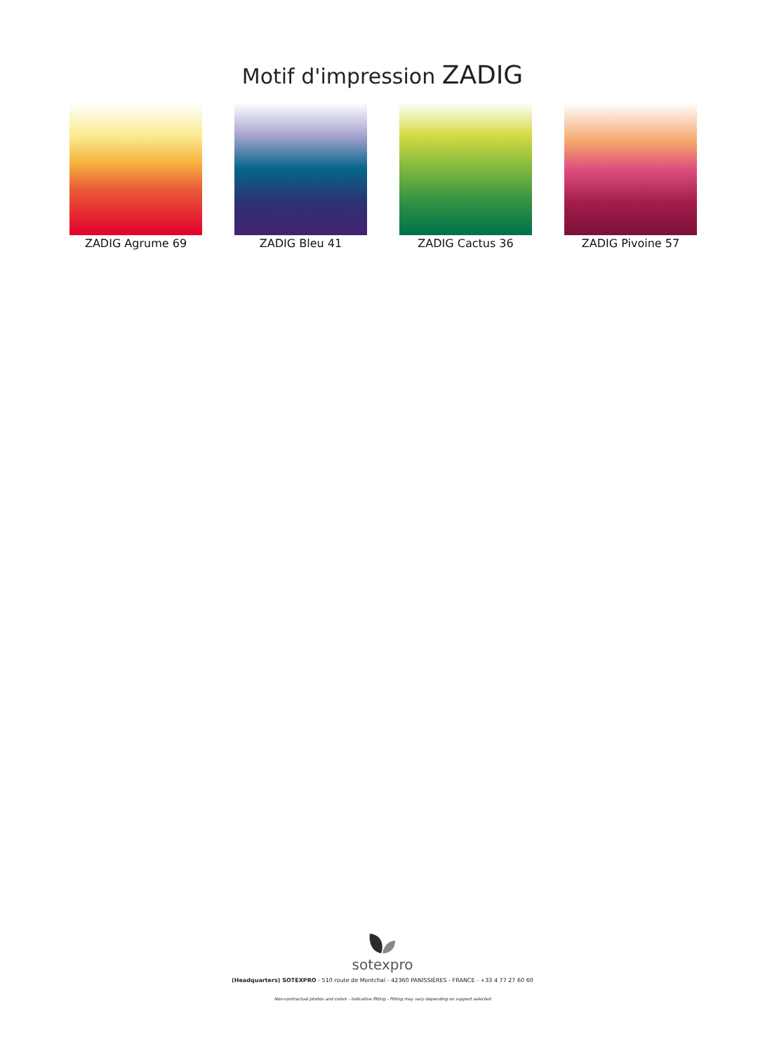Motif d'impression ZADIG
ZADIG Agrume 69 ZADIG Bleu 41 ZADIG Cactus 36 ZADIG Pivoine 57
sotexpro
(Headquarters) SOTEXPRO - 510 route de Montchal - 42360 PANISSIÈRES - FRANCE - +33 4 77 27 60 60
Non-contractual photos and colors - Indicative fitting - Fitting may vary depending on support selected